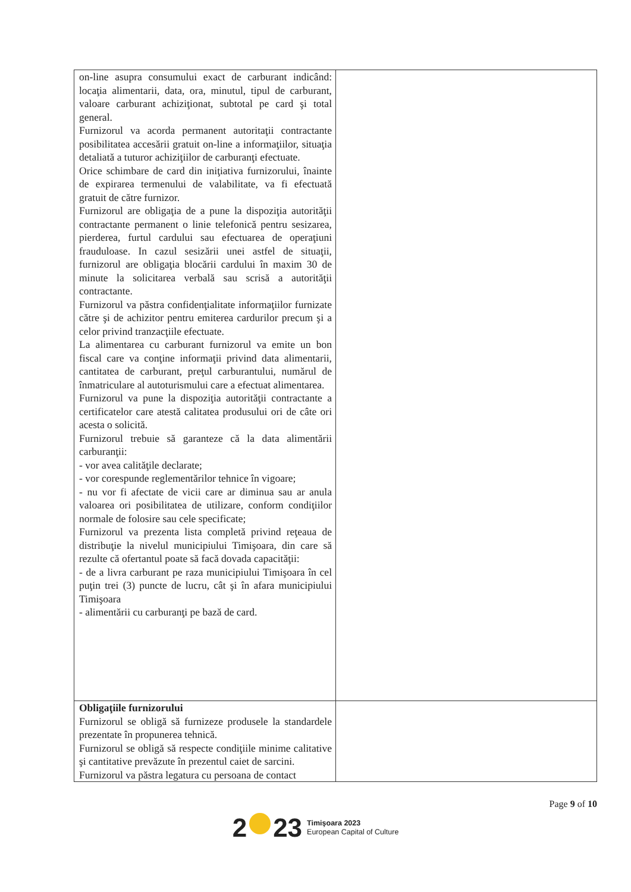| on-line asupra consumului exact de carburant indicând: locaţia alimentarii, data, ora, minutul, tipul de carburant, valoare carburant achiziţionat, subtotal pe card şi total general. Furnizorul va acorda permanent autoritaţii contractante posibilitatea accesării gratuit on-line a informaţiilor, situaţia detaliată a tuturor achiziţiilor de carburanţi efectuate. Orice schimbare de card din iniţiativa furnizorului, înainte de expirarea termenului de valabilitate, va fi efectuată gratuit de către furnizor. Furnizorul are obligaţia de a pune la dispoziţia autorităţii contractante permanent o linie telefonică pentru sesizarea, pierderea, furtul cardului sau efectuarea de operaţiuni frauduloase. In cazul sesizării unei astfel de situaţii, furnizorul are obligaţia blocării cardului în maxim 30 de minute la solicitarea verbală sau scrisă a autorităţii contractante. Furnizorul va păstra confidenţialitate informaţiilor furnizate către şi de achizitor pentru emiterea cardurilor precum şi a celor privind tranzacţiile efectuate. La alimentarea cu carburant furnizorul va emite un bon fiscal care va conţine informaţii privind data alimentarii, cantitatea de carburant, preţul carburantului, numărul de înmatriculare al autoturismului care a efectuat alimentarea. Furnizorul va pune la dispoziţia autorităţii contractante a certificatelor care atestă calitatea produsului ori de câte ori acesta o solicită. Furnizorul trebuie să garanteze că la data alimentării carburanţii: - vor avea calităţile declarate; - vor corespunde reglementărilor tehnice în vigoare; - nu vor fi afectate de vicii care ar diminua sau ar anula valoarea ori posibilitatea de utilizare, conform condiţiilor normale de folosire sau cele specificate; Furnizorul va prezenta lista completă privind reţeaua de distribuţie la nivelul municipiului Timişoara, din care să rezulte că ofertantul poate să facă dovada capacităţii: - de a livra carburant pe raza municipiului Timişoara în cel puţin trei (3) puncte de lucru, cât şi în afara municipiului Timişoara - alimentării cu carburanţi pe bază de card. | |
| Obligaţiile furnizorului Furnizorul se obligă să furnizeze produsele la standardele prezentate în propunerea tehnică. Furnizorul se obligă să respecte condiţiile minime calitative şi cantitative prevăzute în prezentul caiet de sarcini. Furnizorul va păstra legatura cu persoana de contact | |
Page 9 of 10
2 23
Timişoara 2023
European Capital of Culture